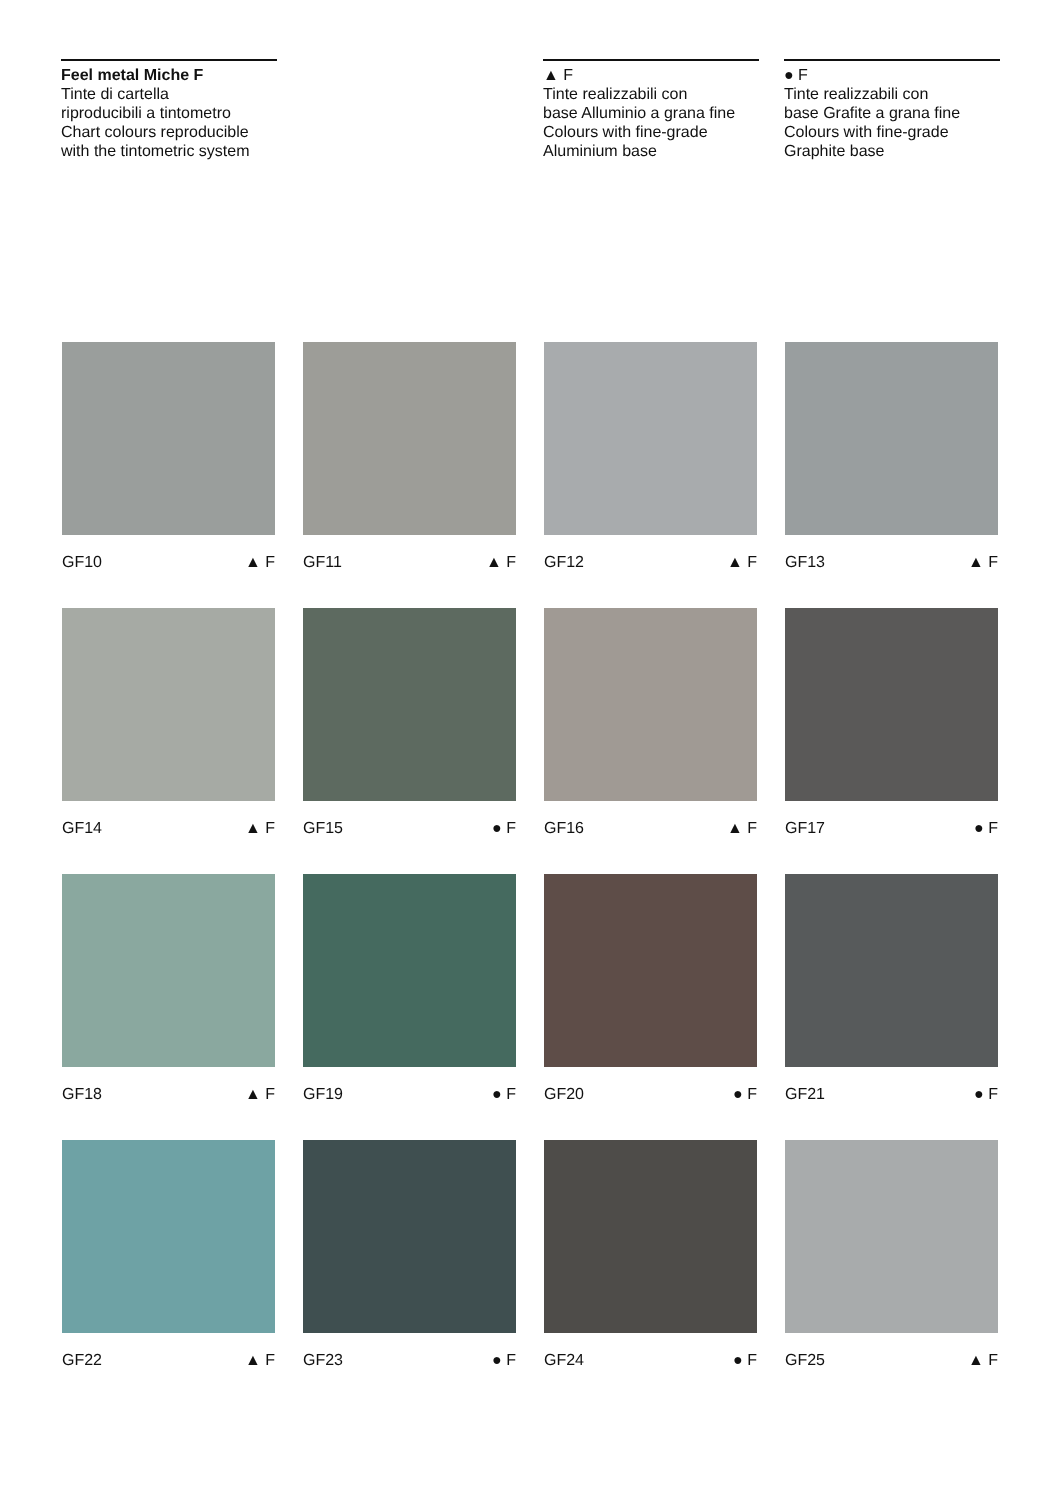Feel metal Miche F
Tinte di cartella
riproducibili a tintometro
Chart colours reproducible
with the tintometric system
▲ F
Tinte realizzabili con
base Alluminio a grana fine
Colours with fine-grade
Aluminium base
● F
Tinte realizzabili con
base Grafite a grana fine
Colours with fine-grade
Graphite base
GF10 ▲ F
GF11 ▲ F
GF12 ▲ F
GF13 ▲ F
GF14 ▲ F
GF15 ● F
GF16 ▲ F
GF17 ● F
GF18 ▲ F
GF19 ● F
GF20 ● F
GF21 ● F
GF22 ▲ F
GF23 ● F
GF24 ● F
GF25 ▲ F